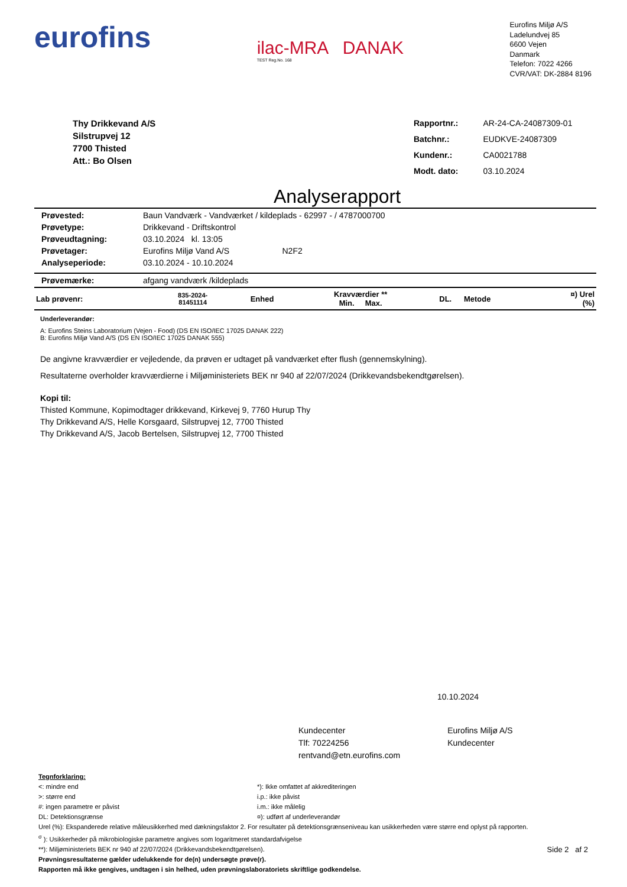eurofins
ilac-MRA DANAK
TEST Reg.No. 168
Eurofins Miljø A/S
Ladelundvej 85
6600 Vejen
Danmark
Telefon: 7022 4266
CVR/VAT: DK-2884 8196
Thy Drikkevand A/S
Silstrupvej 12
7700 Thisted
Att.: Bo Olsen
| Rapportnr.: | AR-24-CA-24087309-01 |
| Batchnr.: | EUDKVE-24087309 |
| Kundenr.: | CA0021788 |
| Modt. dato: | 03.10.2024 |
Analyserapport
| Prøvested: | Baun Vandværk - Vandværket / kildeplads - 62997 - / 4787000700 |
| Prøvetype: | Drikkevand - Driftskontrol |
| Prøveudtagning: | 03.10.2024 kl. 13:05 |
| Prøvetager: | Eurofins Miljø Vand A/S N2F2 |
| Analyseperiode: | 03.10.2024 - 10.10.2024 |
| Prøvemærke: | afgang vandværk /kildeplads |
| Lab prøvenr: | 835-2024- 81451114 | Enhed | Kravværdier ** Min. Max. | DL. | Metode | ¤) Urel (%) |
| --- | --- | --- | --- | --- | --- | --- |
Underleverandør:
A: Eurofins Steins Laboratorium (Vejen - Food) (DS EN ISO/IEC 17025 DANAK 222)
B: Eurofins Miljø Vand A/S (DS EN ISO/IEC 17025 DANAK 555)
De angivne kravværdier er vejledende, da prøven er udtaget på vandværket efter flush (gennemskylning).
Resultaterne overholder kravværdierne i Miljøministeriets BEK nr 940 af 22/07/2024 (Drikkevandsbekendtgørelsen).
Kopi til:
Thisted Kommune, Kopimodtager drikkevand, Kirkevej 9, 7760 Hurup Thy
Thy Drikkevand A/S, Helle Korsgaard, Silstrupvej 12, 7700 Thisted
Thy Drikkevand A/S, Jacob Bertelsen, Silstrupvej 12, 7700 Thisted
10.10.2024
Kundecenter
Tlf: 70224256
rentvand@etn.eurofins.com
Eurofins Miljø A/S
Kundecenter
Tegnforklaring:
<: mindre end
>: større end
#: ingen parametre er påvist
DL: Detektionsgrænse
*): Ikke omfattet af akkrediteringen
i.p.: ikke påvist
i.m.: ikke målelig
¤): udført af underleverandør
Urel (%): Ekspanderede relative måleusikkerhed med dækningsfaktor 2. For resultater på detektionsgrænseniveau kan usikkerheden være større end oplyst på rapporten.
<sup>σ</sup> ): Usikkerheder på mikrobiologiske parametre angives som logaritmeret standardafvigelse
**): Miljøministeriets BEK nr 940 af 22/07/2024 (Drikkevandsbekendtgørelsen). Side 2 af 2
Prøvningsresultaterne gælder udelukkende for de(n) undersøgte prøve(r).
Rapporten må ikke gengives, undtagen i sin helhed, uden prøvningslaboratoriets skriftlige godkendelse.